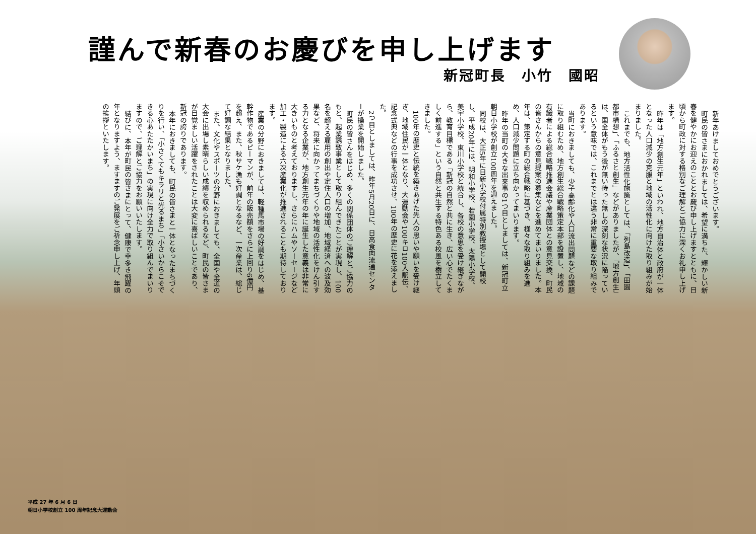謹んで新春のお慶びを申し上げます
新冠町長　小竹　國昭
新年あけましておめでとうございます。
町民の皆さまにおかれましては、希望に満ちた、輝かしい新春を健やかにお迎えのこととお慶び申し上げますとともに、日頃から町政に対する格別なご理解とご協力に深くお礼申し上げます。
昨年は「地方創生元年」といわれ、地方自治体と政府が一体となった人口減少の克服と地域の活性化に向けた取り組みが始まりました。
これまでも、地方活性化施策としては、「列島改造」、「田園都市構想」、「ふるさと創生」などがありましたが、「地方創生」は、国全体がもう後が無い待った無しの深刻な状況に陥っているという意味では、これまでとは違う非常に重要な取り組みであります。
当町におきましても、少子高齢化や人口流出問題などの課題に取り組むため、地方創生総合戦略策定本部を設置し、地域の有識者による総合戦略推進会議や産業団体との意見交換、町民の皆さんからの意見提案の募集などを進めてまいりました。本年は、策定する町の総合戦略に基づき、様々な取り組みを進め、人口減少問題に立ち向かってまいります。
昨年の当町の大きな出来事の1つ目としましては、新冠町立朝日小学校が創立100周年を迎えました。
同校は、大正5年に日新小学校付属特別教授場として開校し、平成20年には、明和小学校、若園小学校、太陽小学校、美宇小学校、東川小学校と統合し、各校の意思を受け継ぎながら、教育目標である「新冠の自然と共に生き、広い心でたくましく前進する」という自然と共生する特色ある校風を樹立してきました。
100年の歴史と伝統を築きあげた先人の思いや願いを受け継ぎ、地域住民が一体となり、大運動会や100キロ100人駅伝、記念式典などの行事を成功させ、100年の歴史に花を添えました。
2つ目としましては、昨年5月20日に、日高食肉流通センターが操業を開始しました。
町民の皆さんをはじめ、多くの関係団体のご理解とご協力のもと、起業誘致事業として取り組んできたことが実現し、100名を超える雇用の創出や定住人口の増加、地域経済への波及効果など、将来に向かってまちづくりや地域の活性化をけん引する力となる企業が、地方創生元年の年に誕生した意義は非常に大きいものと考えておりますし、さらにハムやソーセージなど加工・製造による六次産業化が推進されることも期待しております。
産業の分野におきましては、軽種馬市場の好調をはじめ、基幹作物であるピーマンが、前年の販売額をさらに上回り6億円を超え、また、秋サケ漁も好調となるなど、一次産業は、総じて好調な結果となりました。
また、文化やスポーツの分野におきましても、全国や全道の大会に出場し素晴らしい成績を収められるなど、町民の皆さまが目覚ましい活躍をされたことは大変に喜ばしいことであり、新冠の誇りであります。
本年におきましても、町民の皆さまと一体となったまちづくりを行い、「小さくてもキラリと光るまち」「小さいからこそできる心あたたかいまち」の実現に向け全力で取り組んでまいりますので、ご理解とご協力をお願いいたします。
結びに、本年が町民の皆さまにとって、健康で幸多き飛躍の年となりますよう、ますますのご発展をご祈念申し上げ、年頭の挨拶といたします。
平成 27 年 6 月 6 日
朝日小学校創立 100 周年記念大運動会